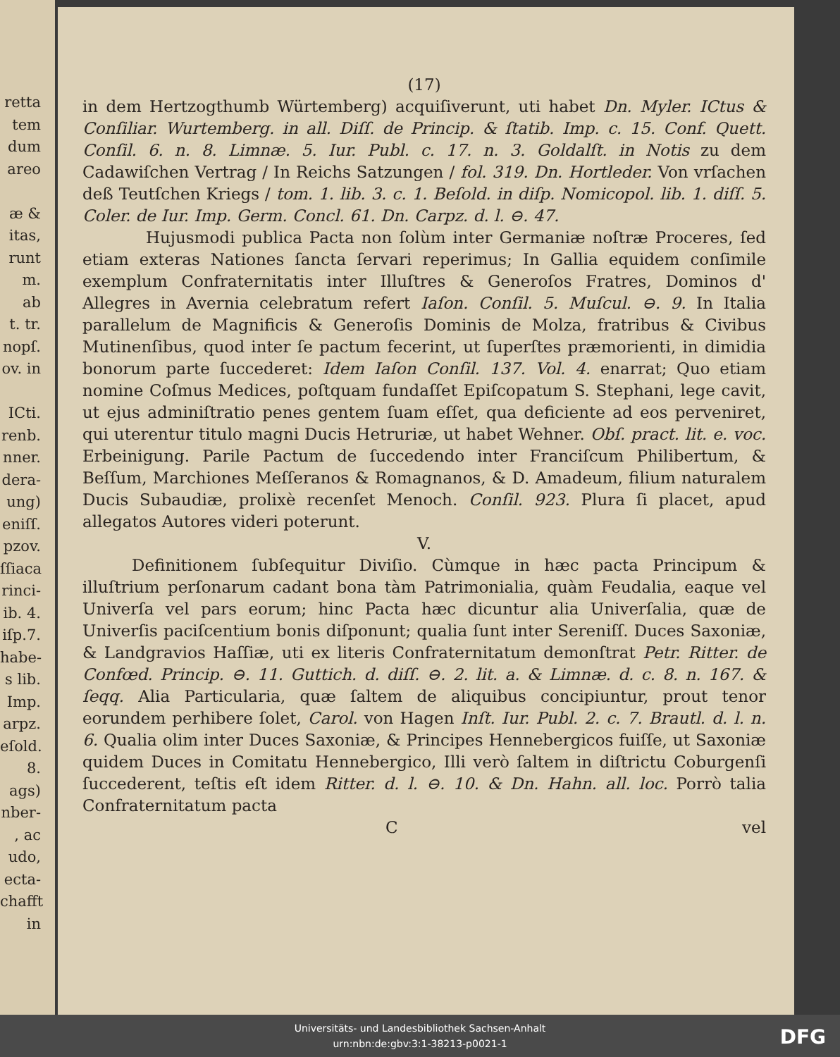retta
tem
dum
areo
æ &
itas,
runt
m. ab
t. tr.
nopſ.
ov. in
ICti.
renb.
nner.
dera-
ung)
eniſſ.
pzov.
ſſiaca
rinci-
ib. 4.
iſp.7.
habe-
s lib.
Imp.
arpz.
eſold.
8.
ags)
nber-
, ac
udo,
ecta-
chafft
in
(17)
in dem Hertzogthumb Würtemberg) acquiſiverunt, uti habet Dn. Myler. ICtus & Conſiliar. Wurtemberg. in all. Diſſ. de Princip. & ſtatib. Imp. c. 15. Conf. Quett. Conſil. 6. n. 8. Limnæ. 5. Iur. Publ. c. 17. n. 3. Goldalſt. in Notis zu dem Cadawiſchen Vertrag / In Reichs Satzungen / fol. 319. Dn. Hortleder. Von vrſachen deß Teutſchen Kriegs / tom. 1. lib. 3. c. 1. Beſold. in diſp. Nomicopol. lib. 1. diſſ. 5. Coler. de Iur. Imp. Germ. Concl. 61. Dn. Carpz. d. l. ⊖. 47.
Hujusmodi publica Pacta non ſolùm inter Germaniæ noſtræ Proceres, ſed etiam exteras Nationes ſancta ſervari reperimus; In Gallia equidem conſimile exemplum Confraternitatis inter Illuſtres & Generoſos Fratres, Dominos d' Allegres in Avernia celebratum refert Iaſon. Conſil. 5. Muſcul. ⊖. 9. In Italia parallelum de Magnificis & Generoſis Dominis de Molza, fratribus & Civibus Mutinenſibus, quod inter ſe pactum fecerint, ut ſuperſtes præmorienti, in dimidia bonorum parte ſuccederet: Idem Iaſon Conſil. 137. Vol. 4. enarrat; Quo etiam nomine Coſmus Medices, poſtquam fundaſſet Epiſcopatum S. Stephani, lege cavit, ut ejus adminiſtratio penes gentem ſuam eſſet, qua deficiente ad eos perveniret, qui uterentur titulo magni Ducis Hetruriæ, ut habet Wehner. Obſ. pract. lit. e. voc. Erbeinigung. Parile Pactum de ſuccedendo inter Franciſcum Philibertum, & Beſſum, Marchiones Meſſeranos & Romagnanos, & D. Amadeum, filium naturalem Ducis Subaudiæ, prolixè recenſet Menoch. Conſil. 923. Plura ſi placet, apud allegatos Autores videri poterunt.
V.
Definitionem ſubſequitur Diviſio. Cùmque in hæc pacta Principum & illuſtrium perſonarum cadant bona tàm Patrimonialia, quàm Feudalia, eaque vel Univerſa vel pars eorum; hinc Pacta hæc dicuntur alia Univerſalia, quæ de Univerſis paciſcentium bonis diſponunt; qualia ſunt inter Sereniſſ. Duces Saxoniæ, & Landgravios Haſſiæ, uti ex literis Confraternitatum demonſtrat Petr. Ritter. de Confœd. Princip. ⊖. 11. Guttich. d. diſſ. ⊖. 2. lit. a. & Limnæ. d. c. 8. n. 167. & ſeqq. Alia Particularia, quæ ſaltem de aliquibus concipiuntur, prout tenor eorundem perhibere ſolet, Carol. von Hagen Inſt. Iur. Publ. 2. c. 7. Brautl. d. l. n. 6. Qualia olim inter Duces Saxoniæ, & Principes Hennebergicos fuiſſe, ut Saxoniæ quidem Duces in Comitatu Hennebergico, Illi verò ſaltem in diſtrictu Coburgenſi ſuccederent, teſtis eſt idem Ritter. d. l. ⊖. 10. & Dn. Hahn. all. loc. Porrò talia Confraternitatum pacta
C vel
Universitäts- und Landesbibliothek Sachsen-Anhalt
urn:nbn:de:gbv:3:1-38213-p0021-1
DFG